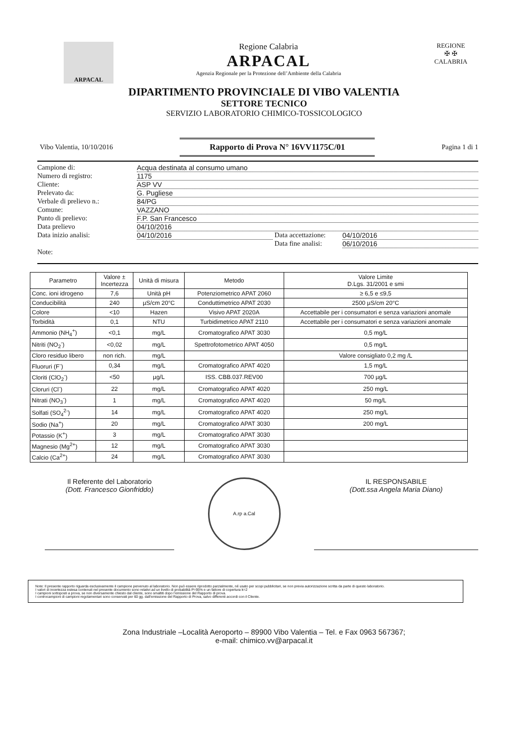ARPACAL
Regione Calabria
ARPACAL
Agenzia Regionale per la Protezione dell’Ambiente della Calabria
REGIONE
✠ ✠
CALABRIA
DIPARTIMENTO PROVINCIALE DI VIBO VALENTIA
SETTORE TECNICO
SERVIZIO LABORATORIO CHIMICO-TOSSICOLOGICO
Vibo Valentia, 10/10/2016 Rapporto di Prova N° 16VV1175C/01 Pagina 1 di 1
Campione di: Acqua destinata al consumo umano
Numero di registro: 1175
Cliente: ASP VV
Prelevato da: G. Pugliese
Verbale di prelievo n.: 84/PG
Comune: VAZZANO
Punto di prelievo: F.P. San Francesco
Data prelievo 04/10/2016
Data inizio analisi: 04/10/2016 Data accettazione: 04/10/2016
Data fine analisi: 06/10/2016
Note:
| Parametro | Valore ± Incertezza | Unità di misura | Metodo | Valore Limite D.Lgs. 31/2001 e smi |
| --- | --- | --- | --- | --- |
| Conc. ioni idrogeno | 7,6 | Unità pH | Potenziometrico APAT 2060 | ≥ 6,5 e ≤9,5 |
| Conducibilità | 240 | µS/cm 20°C | Conduttimetrico APAT 2030 | 2500 µS/cm 20°C |
| Colore | <10 | Hazen | Visivo APAT 2020A | Accettabile per i consumatori e senza variazioni anomale |
| Torbidità | 0,1 | NTU | Turbidimetrico APAT 2110 | Accettabile per i consumatori e senza variazioni anomale |
| Ammonio (NH<sub>4</sub><sup>+</sup>) | <0,1 | mg/L | Cromatografico APAT 3030 | 0,5 mg/L |
| Nitriti (NO<sub>2</sub><sup>-</sup>) | <0,02 | mg/L | Spettrofotometrico APAT 4050 | 0,5 mg/L |
| Cloro residuo libero | non rich. | mg/L | | Valore consigliato 0,2 mg /L |
| Fluoruri (F<sup>-</sup>) | 0,34 | mg/L | Cromatografico APAT 4020 | 1,5 mg/L |
| Cloriti (ClO<sub>2</sub><sup>-</sup>) | <50 | µg/L | ISS. CBB.037.REV00 | 700 µg/L |
| Cloruri (Cl<sup>-</sup>) | 22 | mg/L | Cromatografico APAT 4020 | 250 mg/L |
| Nitrati (NO<sub>3</sub><sup>-</sup>) | 1 | mg/L | Cromatografico APAT 4020 | 50 mg/L |
| Solfati (SO<sub>4</sub><sup>2-</sup>) | 14 | mg/L | Cromatografico APAT 4020 | 250 mg/L |
| Sodio (Na<sup>+</sup>) | 20 | mg/L | Cromatografico APAT 3030 | 200 mg/L |
| Potassio (K<sup>+</sup>) | 3 | mg/L | Cromatografico APAT 3030 | |
| Magnesio (Mg<sup>2+</sup>) | 12 | mg/L | Cromatografico APAT 3030 | |
| Calcio (Ca<sup>2+</sup>) | 24 | mg/L | Cromatografico APAT 3030 | |
Il Referente del Laboratorio
(Dott. Francesco Gionfriddo)
A.rp a.Cal
IL RESPONSABILE
(Dott.ssa Angela Maria Diano)
Note: Il presente rapporto riguarda esclusivamente il campione pervenuto al laboratorio. Non può essere riprodotto parzialmente, né usato per scopi pubblicitari, se non previa autorizzazione scritta da parte di questo laboratorio.
I valori di incertezza estesa contenuti nel presente documento sono relativi ad un livello di probabilità P=95% e un fattore di copertura k=2
I campioni sottoposti a prova, se non diversamente chiesto dal cliente, sono smaltiti dopo l’emissione del Rapporto di prova.
I controcampioni di campioni regolamentari sono conservati per 60 gg. dall’emissione del Rapporto di Prova, salvo differenti accordi con il Cliente.
Zona Industriale –Località Aeroporto – 89900 Vibo Valentia – Tel. e Fax 0963 567367;
e-mail: chimico.vv@arpacal.it